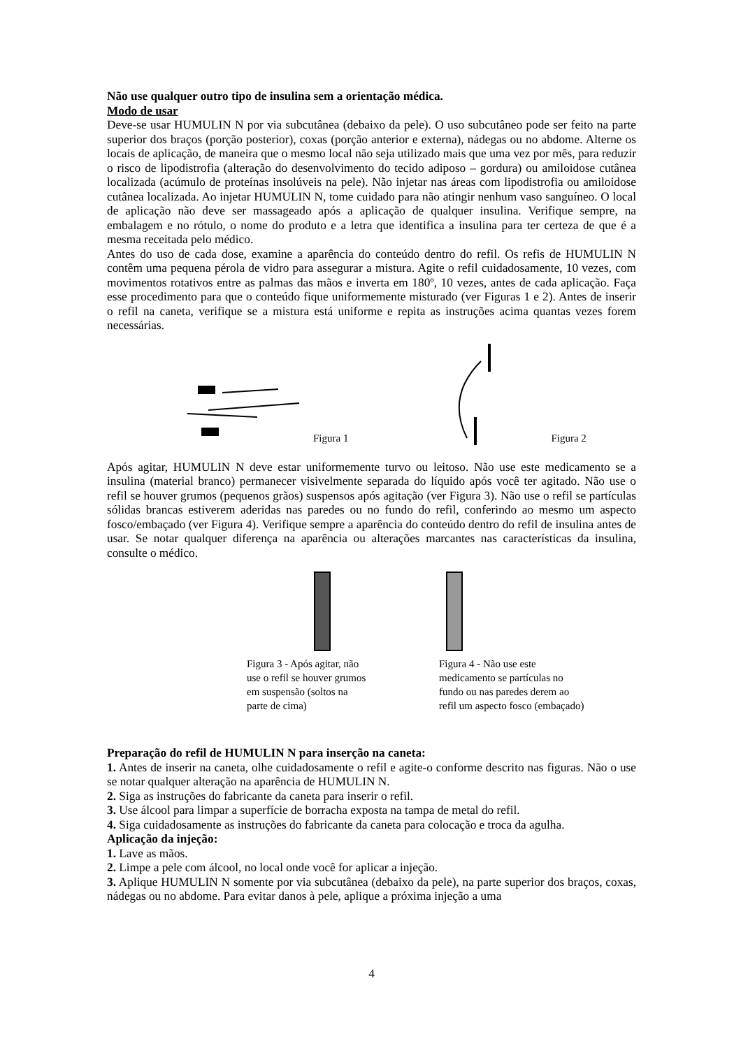Não use qualquer outro tipo de insulina sem a orientação médica.
Modo de usar
Deve-se usar HUMULIN N por via subcutânea (debaixo da pele). O uso subcutâneo pode ser feito na parte superior dos braços (porção posterior), coxas (porção anterior e externa), nádegas ou no abdome. Alterne os locais de aplicação, de maneira que o mesmo local não seja utilizado mais que uma vez por mês, para reduzir o risco de lipodistrofia (alteração do desenvolvimento do tecido adiposo – gordura) ou amiloidose cutânea localizada (acúmulo de proteínas insolúveis na pele). Não injetar nas áreas com lipodistrofia ou amiloidose cutânea localizada. Ao injetar HUMULIN N, tome cuidado para não atingir nenhum vaso sanguíneo. O local de aplicação não deve ser massageado após a aplicação de qualquer insulina. Verifique sempre, na embalagem e no rótulo, o nome do produto e a letra que identifica a insulina para ter certeza de que é a mesma receitada pelo médico.
Antes do uso de cada dose, examine a aparência do conteúdo dentro do refil. Os refis de HUMULIN N contêm uma pequena pérola de vidro para assegurar a mistura. Agite o refil cuidadosamente, 10 vezes, com movimentos rotativos entre as palmas das mãos e inverta em 180º, 10 vezes, antes de cada aplicação. Faça esse procedimento para que o conteúdo fique uniformemente misturado (ver Figuras 1 e 2). Antes de inserir o refil na caneta, verifique se a mistura está uniforme e repita as instruções acima quantas vezes forem necessárias.
Figura 1 Figura 2
Após agitar, HUMULIN N deve estar uniformemente turvo ou leitoso. Não use este medicamento se a insulina (material branco) permanecer visivelmente separada do líquido após você ter agitado. Não use o refil se houver grumos (pequenos grãos) suspensos após agitação (ver Figura 3). Não use o refil se partículas sólidas brancas estiverem aderidas nas paredes ou no fundo do refil, conferindo ao mesmo um aspecto fosco/embaçado (ver Figura 4). Verifique sempre a aparência do conteúdo dentro do refil de insulina antes de usar. Se notar qualquer diferença na aparência ou alterações marcantes nas características da insulina, consulte o médico.
Figura 3 - Após agitar, não
use o refil se houver grumos
em suspensão (soltos na
parte de cima)
Figura 4 - Não use este
medicamento se partículas no
fundo ou nas paredes derem ao
refil um aspecto fosco (embaçado)
Preparação do refil de HUMULIN N para inserção na caneta:
1. Antes de inserir na caneta, olhe cuidadosamente o refil e agite-o conforme descrito nas figuras. Não o use se notar qualquer alteração na aparência de HUMULIN N.
2. Siga as instruções do fabricante da caneta para inserir o refil.
3. Use álcool para limpar a superfície de borracha exposta na tampa de metal do refil.
4. Siga cuidadosamente as instruções do fabricante da caneta para colocação e troca da agulha.
Aplicação da injeção:
1. Lave as mãos.
2. Limpe a pele com álcool, no local onde você for aplicar a injeção.
3. Aplique HUMULIN N somente por via subcutânea (debaixo da pele), na parte superior dos braços, coxas, nádegas ou no abdome. Para evitar danos à pele, aplique a próxima injeção a uma
4